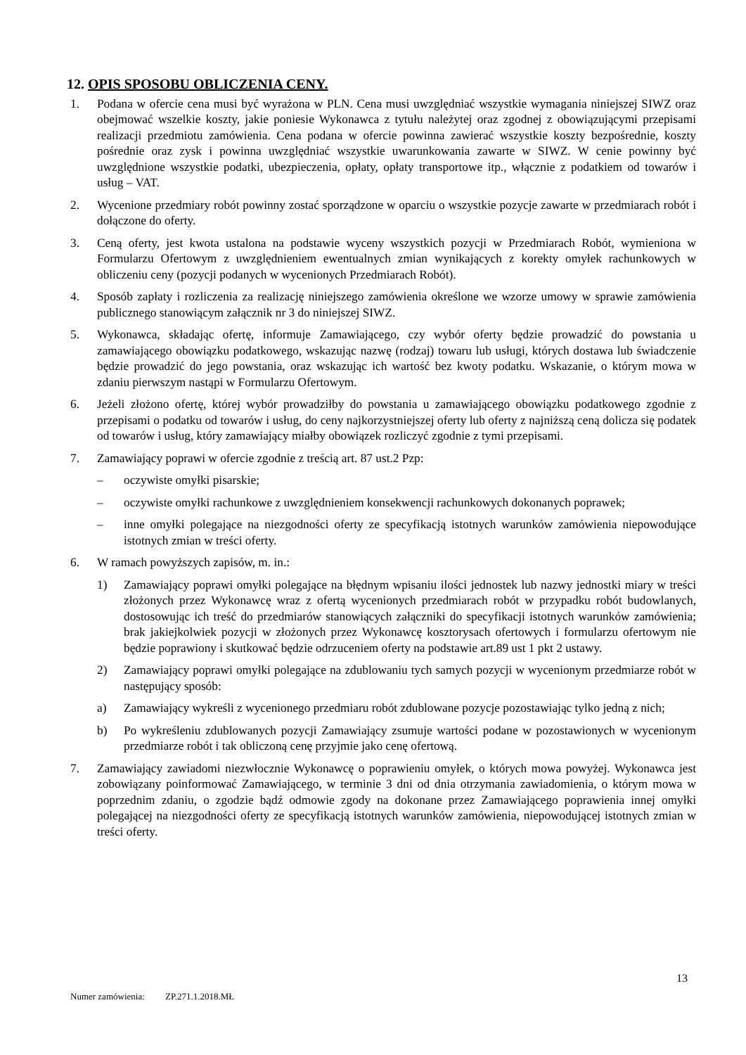12. OPIS SPOSOBU OBLICZENIA CENY.
1. Podana w ofercie cena musi być wyrażona w PLN. Cena musi uwzględniać wszystkie wymagania niniejszej SIWZ oraz obejmować wszelkie koszty, jakie poniesie Wykonawca z tytułu należytej oraz zgodnej z obowiązującymi przepisami realizacji przedmiotu zamówienia. Cena podana w ofercie powinna zawierać wszystkie koszty bezpośrednie, koszty pośrednie oraz zysk i powinna uwzględniać wszystkie uwarunkowania zawarte w SIWZ. W cenie powinny być uwzględnione wszystkie podatki, ubezpieczenia, opłaty, opłaty transportowe itp., włącznie z podatkiem od towarów i usług – VAT.
2. Wycenione przedmiary robót powinny zostać sporządzone w oparciu o wszystkie pozycje zawarte w przedmiarach robót i dołączone do oferty.
3. Ceną oferty, jest kwota ustalona na podstawie wyceny wszystkich pozycji w Przedmiarach Robót, wymieniona w Formularzu Ofertowym z uwzględnieniem ewentualnych zmian wynikających z korekty omyłek rachunkowych w obliczeniu ceny (pozycji podanych w wycenionych Przedmiarach Robót).
4. Sposób zapłaty i rozliczenia za realizację niniejszego zamówienia określone we wzorze umowy w sprawie zamówienia publicznego stanowiącym załącznik nr 3 do niniejszej SIWZ.
5. Wykonawca, składając ofertę, informuje Zamawiającego, czy wybór oferty będzie prowadzić do powstania u zamawiającego obowiązku podatkowego, wskazując nazwę (rodzaj) towaru lub usługi, których dostawa lub świadczenie będzie prowadzić do jego powstania, oraz wskazując ich wartość bez kwoty podatku. Wskazanie, o którym mowa w zdaniu pierwszym nastąpi w Formularzu Ofertowym.
6. Jeżeli złożono ofertę, której wybór prowadziłby do powstania u zamawiającego obowiązku podatkowego zgodnie z przepisami o podatku od towarów i usług, do ceny najkorzystniejszej oferty lub oferty z najniższą ceną dolicza się podatek od towarów i usług, który zamawiający miałby obowiązek rozliczyć zgodnie z tymi przepisami.
7. Zamawiający poprawi w ofercie zgodnie z treścią art. 87 ust.2 Pzp:
– oczywiste omyłki pisarskie;
– oczywiste omyłki rachunkowe z uwzględnieniem konsekwencji rachunkowych dokonanych poprawek;
– inne omyłki polegające na niezgodności oferty ze specyfikacją istotnych warunków zamówienia niepowodujące istotnych zmian w treści oferty.
6. W ramach powyższych zapisów, m. in.:
1) Zamawiający poprawi omyłki polegające na błędnym wpisaniu ilości jednostek lub nazwy jednostki miary w treści złożonych przez Wykonawcę wraz z ofertą wycenionych przedmiarach robót w przypadku robót budowlanych, dostosowując ich treść do przedmiarów stanowiących załączniki do specyfikacji istotnych warunków zamówienia; brak jakiejkolwiek pozycji w złożonych przez Wykonawcę kosztorysach ofertowych i formularzu ofertowym nie będzie poprawiony i skutkować będzie odrzuceniem oferty na podstawie art.89 ust 1 pkt 2 ustawy.
2) Zamawiający poprawi omyłki polegające na zdublowaniu tych samych pozycji w wycenionym przedmiarze robót w następujący sposób:
a) Zamawiający wykreśli z wycenionego przedmiaru robót zdublowane pozycje pozostawiając tylko jedną z nich;
b) Po wykreśleniu zdublowanych pozycji Zamawiający zsumuje wartości podane w pozostawionych w wycenionym przedmiarze robót i tak obliczoną cenę przyjmie jako cenę ofertową.
7. Zamawiający zawiadomi niezwłocznie Wykonawcę o poprawieniu omyłek, o których mowa powyżej. Wykonawca jest zobowiązany poinformować Zamawiającego, w terminie 3 dni od dnia otrzymania zawiadomienia, o którym mowa w poprzednim zdaniu, o zgodzie bądź odmowie zgody na dokonane przez Zamawiającego poprawienia innej omyłki polegającej na niezgodności oferty ze specyfikacją istotnych warunków zamówienia, niepowodującej istotnych zmian w treści oferty.
13
Numer zamówienia: ZP.271.1.2018.MŁ